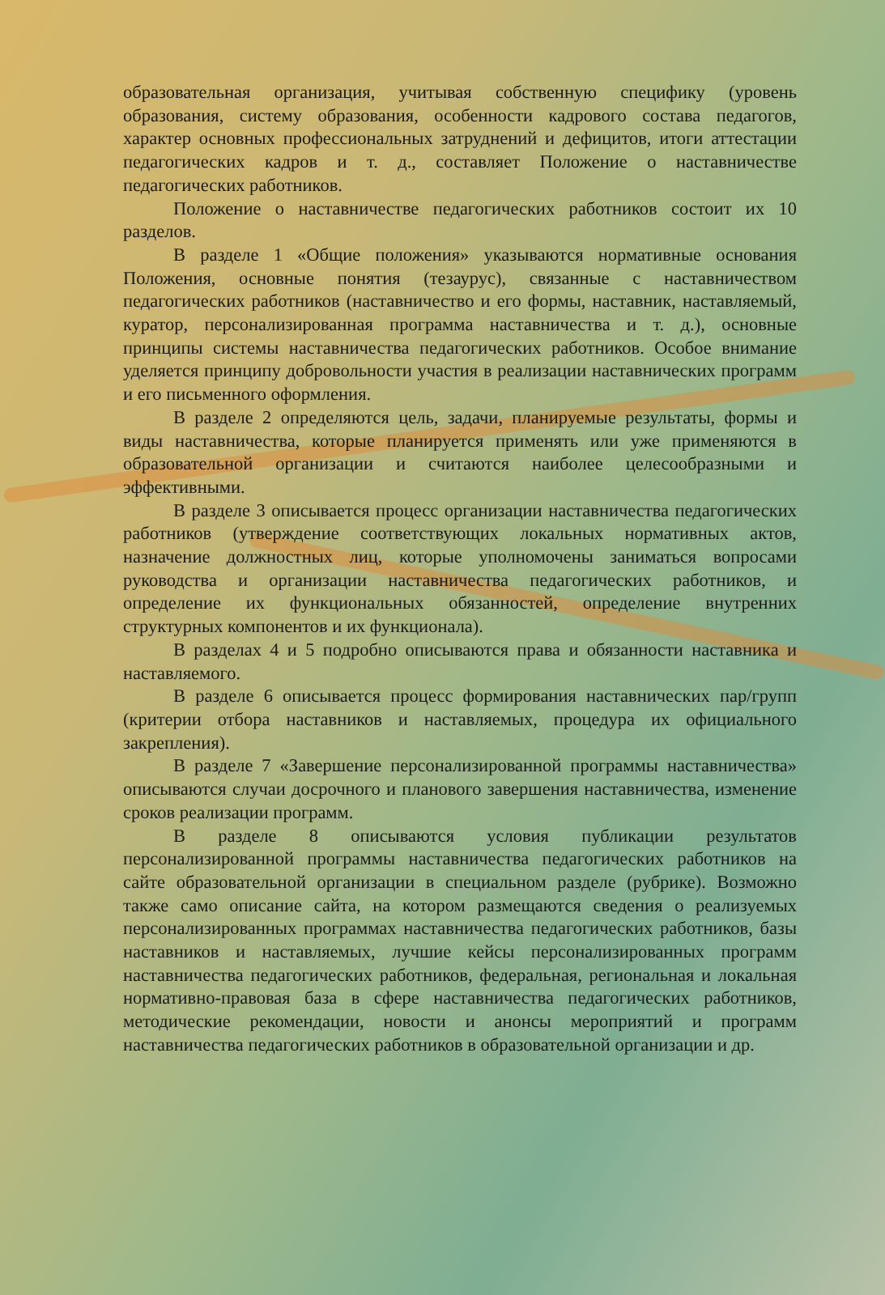образовательная организация, учитывая собственную специфику (уровень образования, систему образования, особенности кадрового состава педагогов, характер основных профессиональных затруднений и дефицитов, итоги аттестации педагогических кадров и т. д., составляет Положение о наставничестве педагогических работников.
Положение о наставничестве педагогических работников состоит их 10 разделов.
В разделе 1 «Общие положения» указываются нормативные основания Положения, основные понятия (тезаурус), связанные с наставничеством педагогических работников (наставничество и его формы, наставник, наставляемый, куратор, персонализированная программа наставничества и т. д.), основные принципы системы наставничества педагогических работников. Особое внимание уделяется принципу добровольности участия в реализации наставнических программ и его письменного оформления.
В разделе 2 определяются цель, задачи, планируемые результаты, формы и виды наставничества, которые планируется применять или уже применяются в образовательной организации и считаются наиболее целесообразными и эффективными.
В разделе 3 описывается процесс организации наставничества педагогических работников (утверждение соответствующих локальных нормативных актов, назначение должностных лиц, которые уполномочены заниматься вопросами руководства и организации наставничества педагогических работников, и определение их функциональных обязанностей, определение внутренних структурных компонентов и их функционала).
В разделах 4 и 5 подробно описываются права и обязанности наставника и наставляемого.
В разделе 6 описывается процесс формирования наставнических пар/групп (критерии отбора наставников и наставляемых, процедура их официального закрепления).
В разделе 7 «Завершение персонализированной программы наставничества» описываются случаи досрочного и планового завершения наставничества, изменение сроков реализации программ.
В разделе 8 описываются условия публикации результатов персонализированной программы наставничества педагогических работников на сайте образовательной организации в специальном разделе (рубрике). Возможно также само описание сайта, на котором размещаются сведения о реализуемых персонализированных программах наставничества педагогических работников, базы наставников и наставляемых, лучшие кейсы персонализированных программ наставничества педагогических работников, федеральная, региональная и локальная нормативно-правовая база в сфере наставничества педагогических работников, методические рекомендации, новости и анонсы мероприятий и программ наставничества педагогических работников в образовательной организации и др.